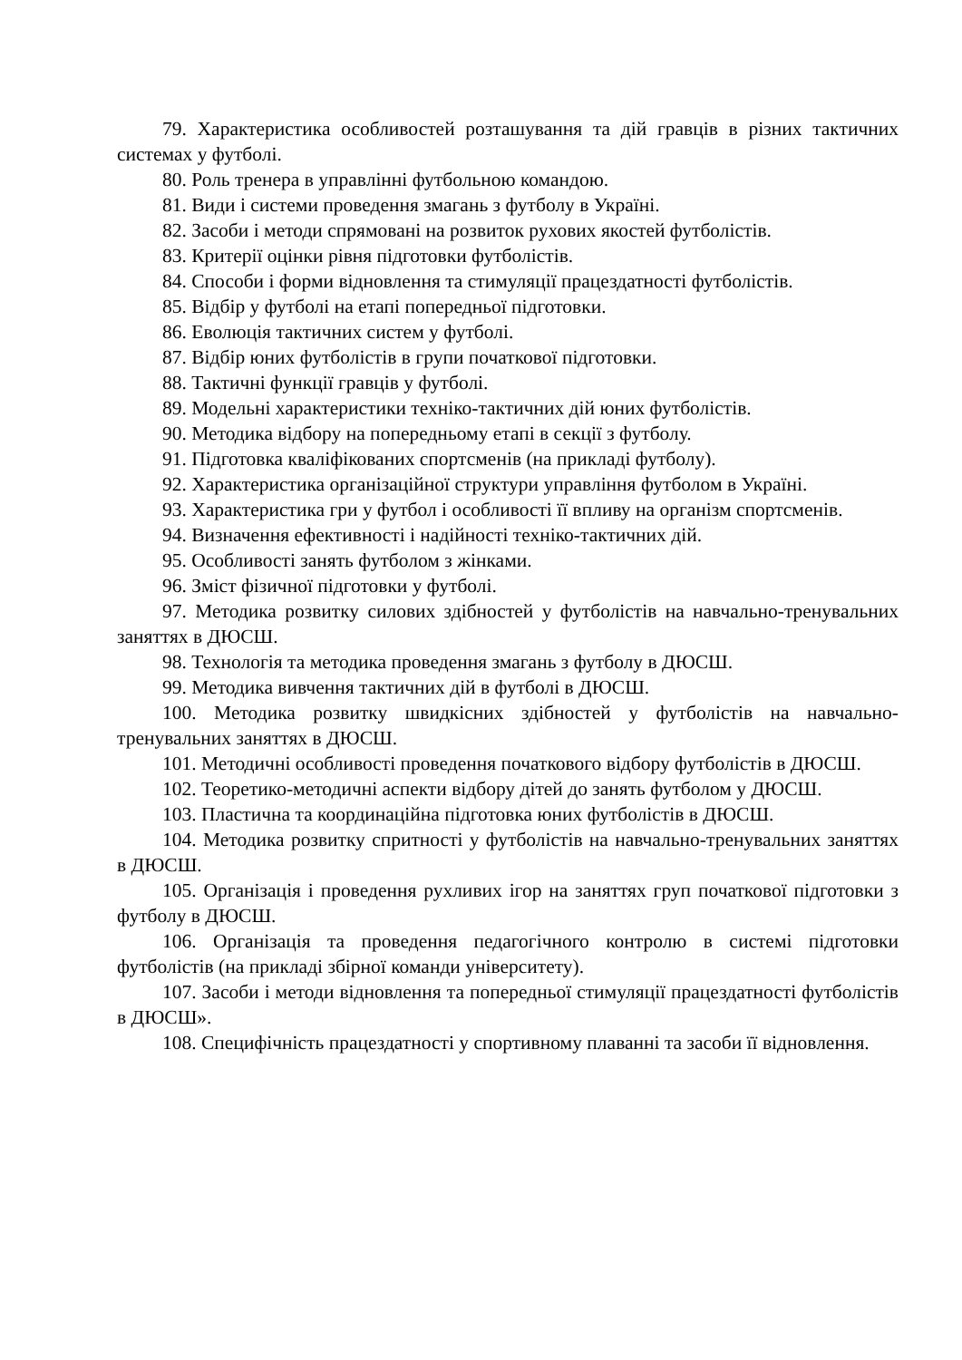79. Характеристика особливостей розташування та дій гравців в різних тактичних системах у футболі.
80. Роль тренера в управлінні футбольною командою.
81. Види і системи проведення змагань з футболу в Україні.
82. Засоби і методи спрямовані на розвиток рухових якостей футболістів.
83. Критерії оцінки рівня підготовки футболістів.
84. Способи і форми відновлення та стимуляції працездатності футболістів.
85. Відбір у футболі на етапі попередньої підготовки.
86. Еволюція тактичних систем у футболі.
87. Відбір юних футболістів в групи початкової підготовки.
88. Тактичні функції гравців у футболі.
89. Модельні характеристики техніко-тактичних дій юних футболістів.
90. Методика відбору на попередньому етапі в секції з футболу.
91. Підготовка кваліфікованих спортсменів (на прикладі футболу).
92. Характеристика організаційної структури управління футболом в Україні.
93. Характеристика гри у футбол і особливості її впливу на організм спортсменів.
94. Визначення ефективності і надійності техніко-тактичних дій.
95. Особливості занять футболом з жінками.
96. Зміст фізичної підготовки у футболі.
97. Методика розвитку силових здібностей у футболістів на навчально-тренувальних заняттях в ДЮСШ.
98. Технологія та методика проведення змагань з футболу в ДЮСШ.
99. Методика вивчення тактичних дій в футболі в ДЮСШ.
100. Методика розвитку швидкісних здібностей у футболістів на навчально-тренувальних заняттях в ДЮСШ.
101. Методичні особливості проведення початкового відбору футболістів в ДЮСШ.
102. Теоретико-методичні аспекти відбору дітей до занять футболом у ДЮСШ.
103. Пластична та координаційна підготовка юних футболістів в ДЮСШ.
104. Методика розвитку спритності у футболістів на навчально-тренувальних заняттях в ДЮСШ.
105. Організація і проведення рухливих ігор на заняттях груп початкової підготовки з футболу в ДЮСШ.
106. Організація та проведення педагогічного контролю в системі підготовки футболістів (на прикладі збірної команди університету).
107. Засоби і методи відновлення та попередньої стимуляції працездатності футболістів в ДЮСШ».
108. Специфічність працездатності у спортивному плаванні та засоби її відновлення.